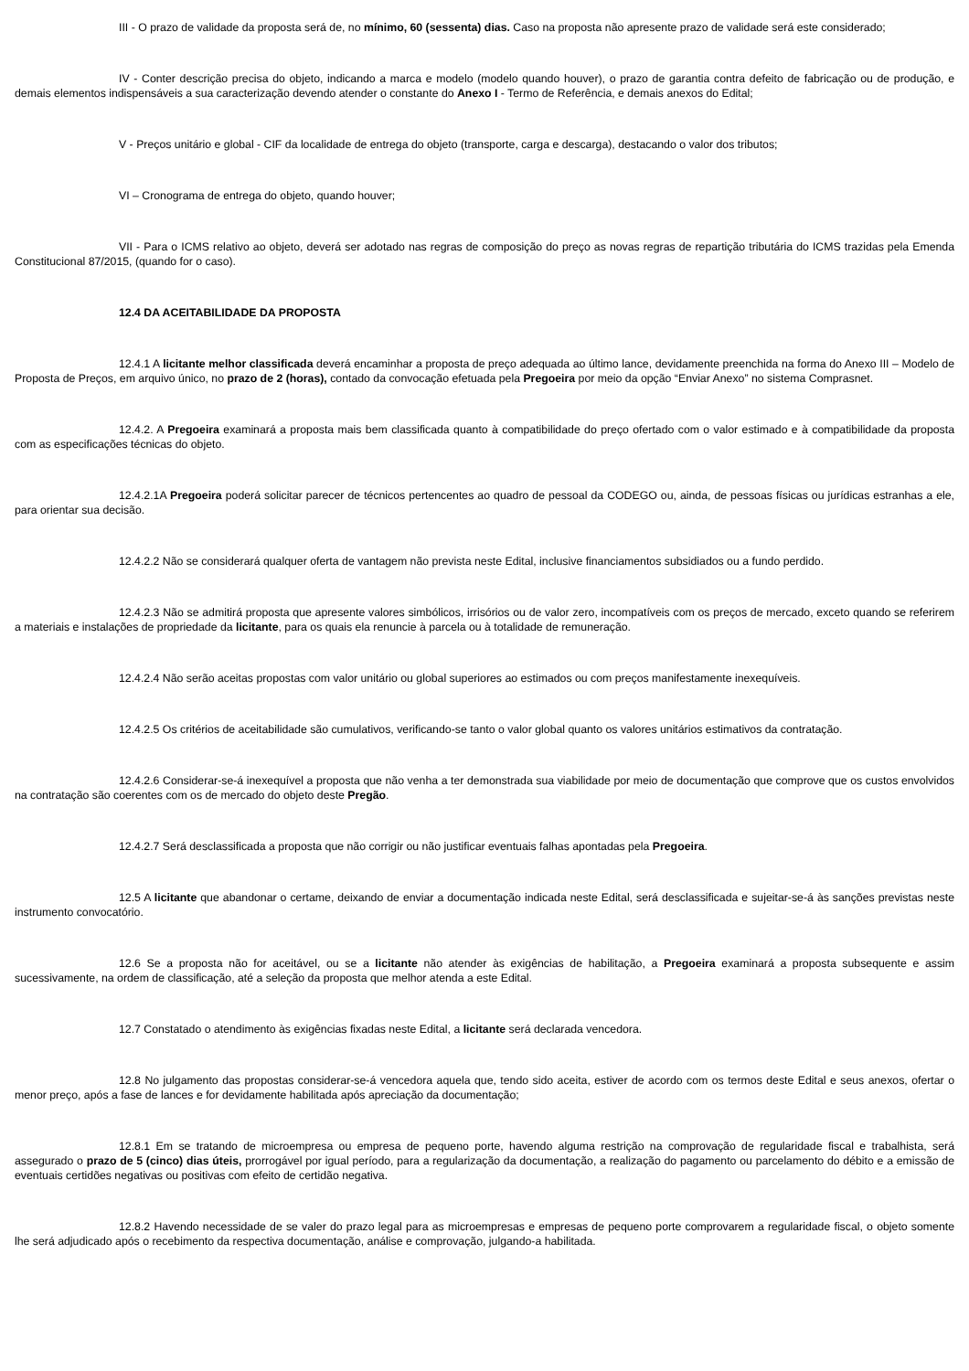III - O prazo de validade da proposta será de, no mínimo, 60 (sessenta) dias. Caso na proposta não apresente prazo de validade será este considerado;
IV - Conter descrição precisa do objeto, indicando a marca e modelo (modelo quando houver), o prazo de garantia contra defeito de fabricação ou de produção, e demais elementos indispensáveis a sua caracterização devendo atender o constante do Anexo I - Termo de Referência, e demais anexos do Edital;
V - Preços unitário e global - CIF da localidade de entrega do objeto (transporte, carga e descarga), destacando o valor dos tributos;
VI – Cronograma de entrega do objeto, quando houver;
VII - Para o ICMS relativo ao objeto, deverá ser adotado nas regras de composição do preço as novas regras de repartição tributária do ICMS trazidas pela Emenda Constitucional 87/2015, (quando for o caso).
12.4 DA ACEITABILIDADE DA PROPOSTA
12.4.1 A licitante melhor classificada deverá encaminhar a proposta de preço adequada ao último lance, devidamente preenchida na forma do Anexo III – Modelo de Proposta de Preços, em arquivo único, no prazo de 2 (horas), contado da convocação efetuada pela Pregoeira por meio da opção “Enviar Anexo” no sistema Comprasnet.
12.4.2. A Pregoeira examinará a proposta mais bem classificada quanto à compatibilidade do preço ofertado com o valor estimado e à compatibilidade da proposta com as especificações técnicas do objeto.
12.4.2.1A Pregoeira poderá solicitar parecer de técnicos pertencentes ao quadro de pessoal da CODEGO ou, ainda, de pessoas físicas ou jurídicas estranhas a ele, para orientar sua decisão.
12.4.2.2 Não se considerará qualquer oferta de vantagem não prevista neste Edital, inclusive financiamentos subsidiados ou a fundo perdido.
12.4.2.3 Não se admitirá proposta que apresente valores simbólicos, irrisórios ou de valor zero, incompatíveis com os preços de mercado, exceto quando se referirem a materiais e instalações de propriedade da licitante, para os quais ela renuncie à parcela ou à totalidade de remuneração.
12.4.2.4 Não serão aceitas propostas com valor unitário ou global superiores ao estimados ou com preços manifestamente inexequíveis.
12.4.2.5 Os critérios de aceitabilidade são cumulativos, verificando-se tanto o valor global quanto os valores unitários estimativos da contratação.
12.4.2.6 Considerar-se-á inexequível a proposta que não venha a ter demonstrada sua viabilidade por meio de documentação que comprove que os custos envolvidos na contratação são coerentes com os de mercado do objeto deste Pregão.
12.4.2.7 Será desclassificada a proposta que não corrigir ou não justificar eventuais falhas apontadas pela Pregoeira.
12.5 A licitante que abandonar o certame, deixando de enviar a documentação indicada neste Edital, será desclassificada e sujeitar-se-á às sanções previstas neste instrumento convocatório.
12.6 Se a proposta não for aceitável, ou se a licitante não atender às exigências de habilitação, a Pregoeira examinará a proposta subsequente e assim sucessivamente, na ordem de classificação, até a seleção da proposta que melhor atenda a este Edital.
12.7 Constatado o atendimento às exigências fixadas neste Edital, a licitante será declarada vencedora.
12.8 No julgamento das propostas considerar-se-á vencedora aquela que, tendo sido aceita, estiver de acordo com os termos deste Edital e seus anexos, ofertar o menor preço, após a fase de lances e for devidamente habilitada após apreciação da documentação;
12.8.1 Em se tratando de microempresa ou empresa de pequeno porte, havendo alguma restrição na comprovação de regularidade fiscal e trabalhista, será assegurado o prazo de 5 (cinco) dias úteis, prorrogável por igual período, para a regularização da documentação, a realização do pagamento ou parcelamento do débito e a emissão de eventuais certidões negativas ou positivas com efeito de certidão negativa.
12.8.2 Havendo necessidade de se valer do prazo legal para as microempresas e empresas de pequeno porte comprovarem a regularidade fiscal, o objeto somente lhe será adjudicado após o recebimento da respectiva documentação, análise e comprovação, julgando-a habilitada.